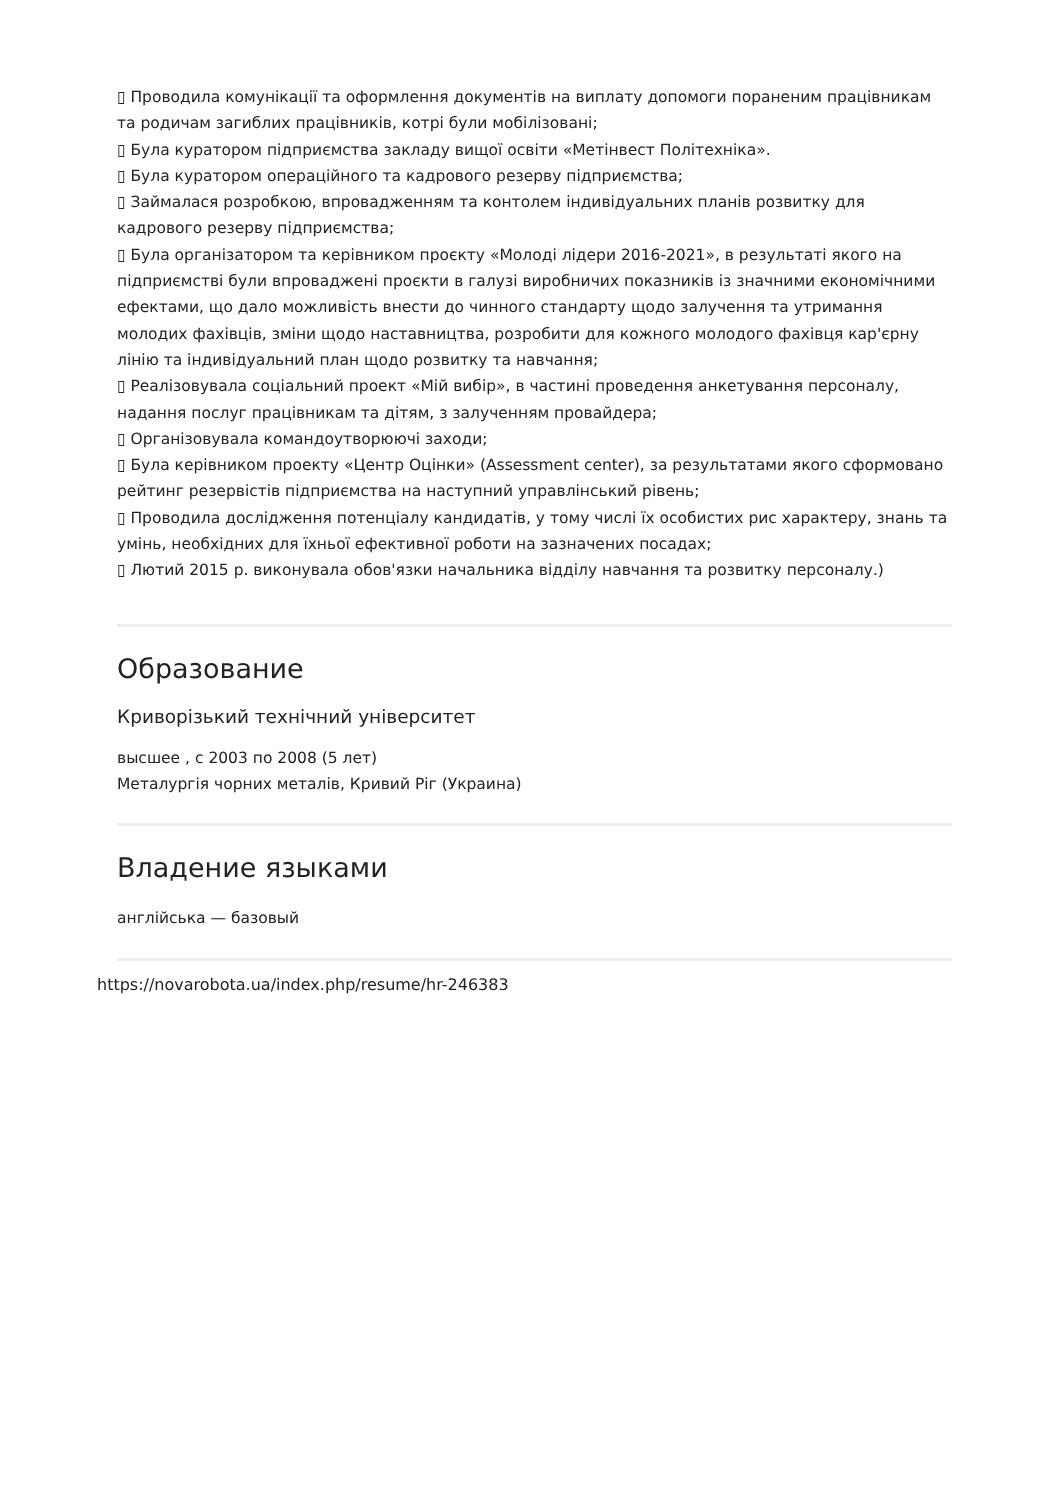▯ Проводила комунікації та оформлення документів на виплату допомоги пораненим працівникам та родичам загиблих працівників, котрі були мобілізовані;
▯ Була куратором підприємства закладу вищої освіти «Метінвест Політехніка».
▯ Була куратором операційного та кадрового резерву підприємства;
▯ Займалася розробкою, впровадженням та контолем індивідуальних планів розвитку для кадрового резерву підприємства;
▯ Була організатором та керівником проєкту «Молоді лідери 2016-2021», в результаті якого на підприємстві були впроваджені проєкти в галузі виробничих показників із значними економічними ефектами, що дало можливість внести до чинного стандарту щодо залучення та утримання молодих фахівців, зміни щодо наставництва, розробити для кожного молодого фахівця кар'єрну лінію та індивідуальний план щодо розвитку та навчання;
▯ Реалізовувала соціальний проект «Мій вибір», в частині проведення анкетування персоналу, надання послуг працівникам та дітям, з залученням провайдера;
▯ Організовувала командоутворюючі заходи;
▯ Була керівником проекту «Центр Оцінки» (Assessment center), за результатами якого сформовано рейтинг резервістів підприємства на наступний управлінський рівень;
▯ Проводила дослідження потенціалу кандидатів, у тому числі їх особистих рис характеру, знань та умінь, необхідних для їхньої ефективної роботи на зазначених посадах;
▯ Лютий 2015 р. виконувала обов'язки начальника відділу навчання та розвитку персоналу.)
Образование
Криворізький технічний університет
высшее , с 2003 по 2008 (5 лет)
Металургія чорних металів, Кривий Ріг (Украина)
Владение языками
англійська — базовый
https://novarobota.ua/index.php/resume/hr-246383